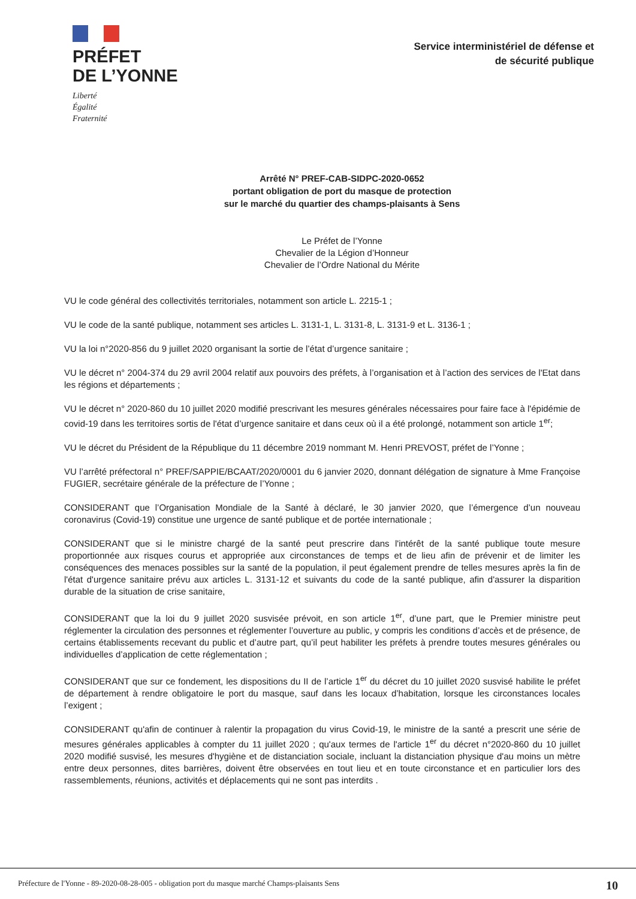PRÉFET
DE L’YONNE
Liberté
Égalité
Fraternité
Service interministériel de défense et
de sécurité publique
Arrêté N° PREF-CAB-SIDPC-2020-0652
portant obligation de port du masque de protection
sur le marché du quartier des champs-plaisants à Sens
Le Préfet de l’Yonne
Chevalier de la Légion d’Honneur
Chevalier de l’Ordre National du Mérite
VU le code général des collectivités territoriales, notamment son article L. 2215-1 ;
VU le code de la santé publique, notamment ses articles L. 3131-1, L. 3131-8, L. 3131-9 et L. 3136-1 ;
VU la loi n°2020-856 du 9 juillet 2020 organisant la sortie de l’état d’urgence sanitaire ;
VU le décret n° 2004-374 du 29 avril 2004 relatif aux pouvoirs des préfets, à l’organisation et à l’action des services de l'Etat dans les régions et départements ;
VU le décret n° 2020-860 du 10 juillet 2020 modifié prescrivant les mesures générales nécessaires pour faire face à l'épidémie de covid-19 dans les territoires sortis de l'état d’urgence sanitaire et dans ceux où il a été prolongé, notamment son article 1<sup>er</sup>;
VU le décret du Président de la République du 11 décembre 2019 nommant M. Henri PREVOST, préfet de l’Yonne ;
VU l’arrêté préfectoral n° PREF/SAPPIE/BCAAT/2020/0001 du 6 janvier 2020, donnant délégation de signature à Mme Françoise FUGIER, secrétaire générale de la préfecture de l’Yonne ;
CONSIDERANT que l’Organisation Mondiale de la Santé à déclaré, le 30 janvier 2020, que l’émergence d’un nouveau coronavirus (Covid-19) constitue une urgence de santé publique et de portée internationale ;
CONSIDERANT que si le ministre chargé de la santé peut prescrire dans l'intérêt de la santé publique toute mesure proportionnée aux risques courus et appropriée aux circonstances de temps et de lieu afin de prévenir et de limiter les conséquences des menaces possibles sur la santé de la population, il peut également prendre de telles mesures après la fin de l'état d'urgence sanitaire prévu aux articles L. 3131-12 et suivants du code de la santé publique, afin d'assurer la disparition durable de la situation de crise sanitaire,
CONSIDERANT que la loi du 9 juillet 2020 susvisée prévoit, en son article 1<sup>er</sup>, d’une part, que le Premier ministre peut réglementer la circulation des personnes et réglementer l’ouverture au public, y compris les conditions d’accès et de présence, de certains établissements recevant du public et d’autre part, qu’il peut habiliter les préfets à prendre toutes mesures générales ou individuelles d’application de cette réglementation ;
CONSIDERANT que sur ce fondement, les dispositions du II de l’article 1<sup>er</sup> du décret du 10 juillet 2020 susvisé habilite le préfet de département à rendre obligatoire le port du masque, sauf dans les locaux d’habitation, lorsque les circonstances locales l’exigent ;
CONSIDERANT qu'afin de continuer à ralentir la propagation du virus Covid-19, le ministre de la santé a prescrit une série de mesures générales applicables à compter du 11 juillet 2020 ; qu'aux termes de l'article 1<sup>er</sup> du décret n°2020-860 du 10 juillet 2020 modifié susvisé, les mesures d'hygiène et de distanciation sociale, incluant la distanciation physique d'au moins un mètre entre deux personnes, dites barrières, doivent être observées en tout lieu et en toute circonstance et en particulier lors des rassemblements, réunions, activités et déplacements qui ne sont pas interdits .
Préfecture de l'Yonne - 89-2020-08-28-005 - obligation port du masque marché Champs-plaisants Sens 10